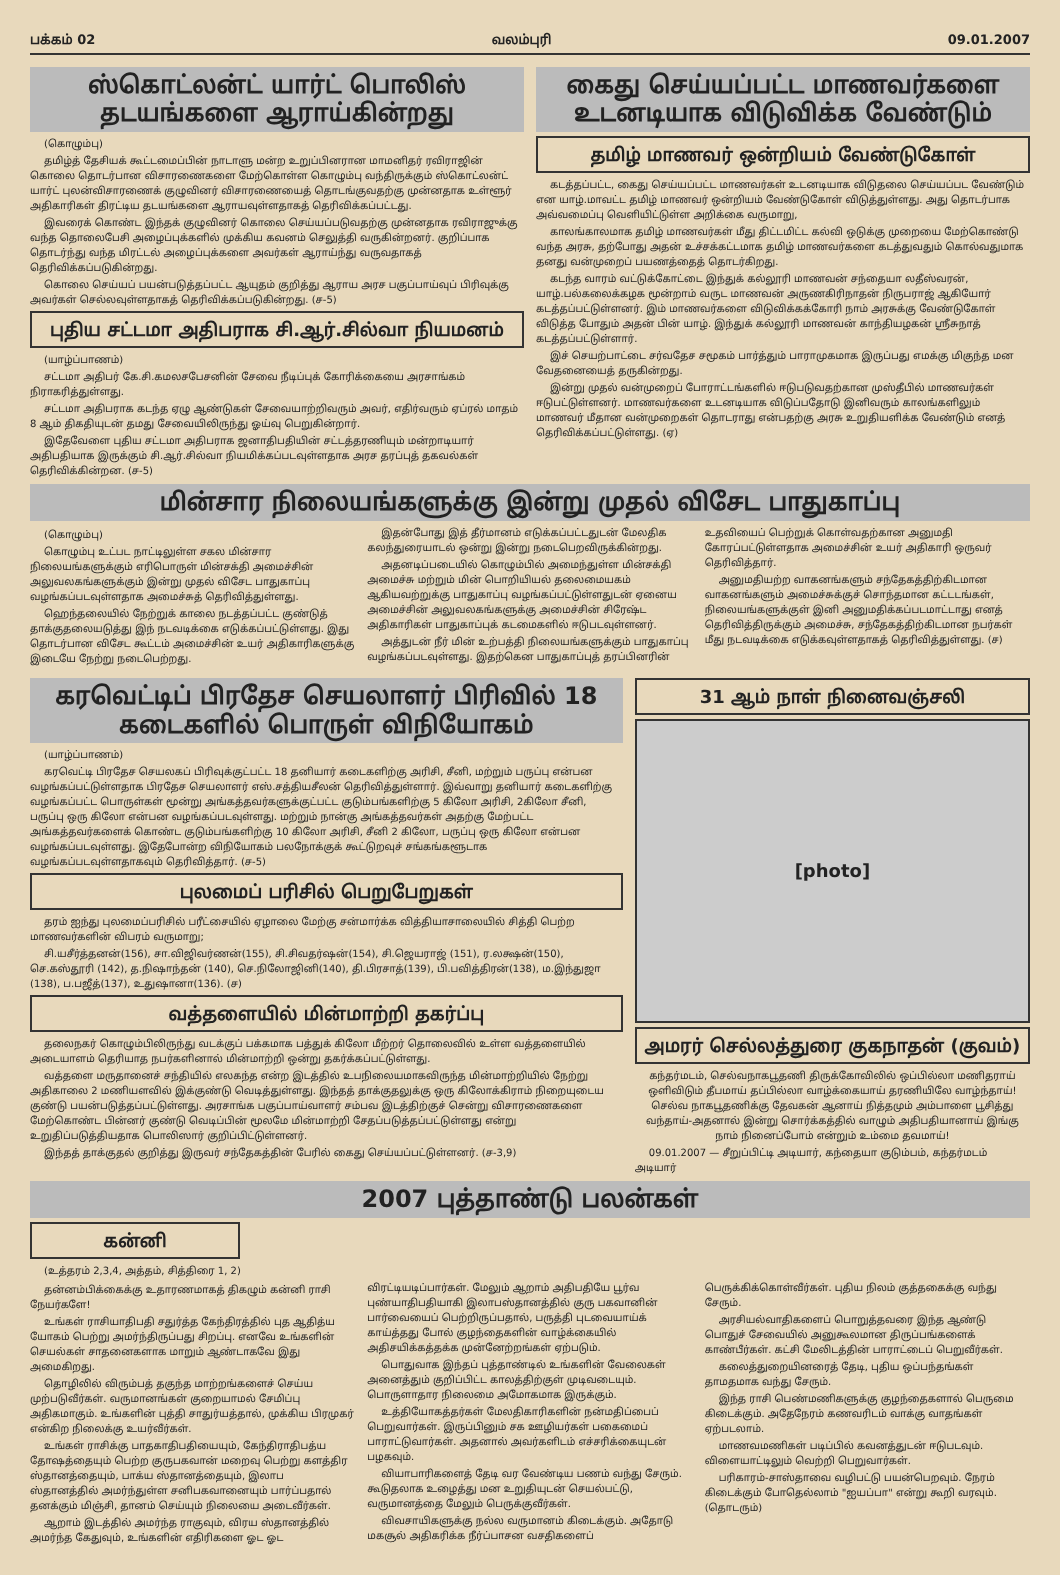பக்கம் 02 வலம்புரி 09.01.2007
ஸ்கொட்லன்ட் யார்ட் பொலிஸ் தடயங்களை ஆராய்கின்றது
(கொழும்பு)
தமிழ்த் தேசியக் கூட்டமைப்பின் நாடாளு மன்ற உறுப்பினரான மாமனிதர் ரவிராஜின் கொலை தொடர்பான விசாரணைகளை மேற்கொள்ள கொழும்பு வந்திருக்கும் ஸ்கொட்லன்ட் யார்ட் புலன்விசாரணைக் குழுவினர் விசாரணையைத் தொடங்குவதற்கு முன்னதாக உள்ளூர் அதிகாரிகள் திரட்டிய தடயங்களை ஆராயவுள்ளதாகத் தெரிவிக்கப்பட்டது.
இவரைக் கொண்ட இந்தக் குழுவினர் கொலை செய்யப்படுவதற்கு முன்னதாக ரவிராஜுக்கு வந்த தொலைபேசி அழைப்புக்களில் முக்கிய கவனம் செலுத்தி வருகின்றனர். குறிப்பாக தொடர்ந்து வந்த மிரட்டல் அழைப்புக்களை அவர்கள் ஆராய்ந்து வருவதாகத் தெரிவிக்கப்படுகின்றது.
கொலை செய்யப் பயன்படுத்தப்பட்ட ஆயுதம் குறித்து ஆராய அரச பகுப்பாய்வுப் பிரிவுக்கு அவர்கள் செல்லவுள்ளதாகத் தெரிவிக்கப்படுகின்றது. (ச-5)
புதிய சட்டமா அதிபராக சி.ஆர்.சில்வா நியமனம்
(யாழ்ப்பாணம்)
சட்டமா அதிபர் கே.சி.கமலசபேசனின் சேவை நீடிப்புக் கோரிக்கையை அரசாங்கம் நிராகரித்துள்ளது.
சட்டமா அதிபராக கடந்த ஏழு ஆண்டுகள் சேவையாற்றிவரும் அவர், எதிர்வரும் ஏப்ரல் மாதம் 8 ஆம் திகதியுடன் தமது சேவையிலிருந்து ஓய்வு பெறுகின்றார்.
இதேவேளை புதிய சட்டமா அதிபராக ஜனாதிபதியின் சட்டத்தரணியும் மன்றாடியார் அதிபதியாக இருக்கும் சி.ஆர்.சில்வா நியமிக்கப்படவுள்ளதாக அரச தரப்புத் தகவல்கள் தெரிவிக்கின்றன. (ச-5)
கைது செய்யப்பட்ட மாணவர்களை உடனடியாக விடுவிக்க வேண்டும்
தமிழ் மாணவர் ஒன்றியம் வேண்டுகோள்
கடத்தப்பட்ட, கைது செய்யப்பட்ட மாணவர்கள் உடனடியாக விடுதலை செய்யப்பட வேண்டும் என யாழ்.மாவட்ட தமிழ் மாணவர் ஒன்றியம் வேண்டுகோள் விடுத்துள்ளது. அது தொடர்பாக அவ்வமைப்பு வெளியிட்டுள்ள அறிக்கை வருமாறு,
காலங்காலமாக தமிழ் மாணவர்கள் மீது திட்டமிட்ட கல்வி ஒடுக்கு முறையை மேற்கொண்டு வந்த அரசு, தற்போது அதன் உச்சக்கட்டமாக தமிழ் மாணவர்களை கடத்துவதும் கொல்வதுமாக தனது வன்முறைப் பயணத்தைத் தொடர்கிறது.
கடந்த வாரம் வட்டுக்கோட்டை இந்துக் கல்லூரி மாணவன் சந்தையா லதீஸ்வரன், யாழ்.பல்கலைக்கழக மூன்றாம் வருட மாணவன் அருணகிரிநாதன் நிருபராஜ் ஆகியோர் கடத்தப்பட்டுள்ளனர். இம் மாணவர்களை விடுவிக்கக்கோரி நாம் அரசுக்கு வேண்டுகோள் விடுத்த போதும் அதன் பின் யாழ். இந்துக் கல்லூரி மாணவன் காந்தியழகன் ஸ்ரீசுநாத் கடத்தப்பட்டுள்ளார்.
இச் செயற்பாட்டை சர்வதேச சமூகம் பார்த்தும் பாராமுகமாக இருப்பது எமக்கு மிகுந்த மன வேதனையைத் தருகின்றது.
இன்று முதல் வன்முறைப் போராட்டங்களில் ஈடுபடுவதற்கான முஸ்தீபில் மாணவர்கள் ஈடுபட்டுள்ளனர். மாணவர்களை உடனடியாக விடுப்பதோடு இனிவரும் காலங்களிலும் மாணவர் மீதான வன்முறைகள் தொடராது என்பதற்கு அரசு உறுதியளிக்க வேண்டும் எனத் தெரிவிக்கப்பட்டுள்ளது. (ஏ)
மின்சார நிலையங்களுக்கு இன்று முதல் விசேட பாதுகாப்பு
(கொழும்பு)
கொழும்பு உட்பட நாட்டிலுள்ள சகல மின்சார நிலையங்களுக்கும் எரிபொருள் மின்சக்தி அமைச்சின் அலுவலகங்களுக்கும் இன்று முதல் விசேட பாதுகாப்பு வழங்கப்படவுள்ளதாக அமைச்சுத் தெரிவித்துள்ளது.
ஹெந்தலையில் நேற்றுக் காலை நடத்தப்பட்ட குண்டுத் தாக்குதலையடுத்து இந் நடவடிக்கை எடுக்கப்பட்டுள்ளது. இது தொடர்பான விசேட கூட்டம் அமைச்சின் உயர் அதிகாரிகளுக்கு இடையே நேற்று நடைபெற்றது.
இதன்போது இத் தீர்மானம் எடுக்கப்பட்டதுடன் மேலதிக கலந்துரையாடல் ஒன்று இன்று நடைபெறவிருக்கின்றது.
அதனடிப்படையில் கொழும்பில் அமைந்துள்ள மின்சக்தி அமைச்சு மற்றும் மின் பொறியியல் தலைமையகம் ஆகியவற்றுக்கு பாதுகாப்பு வழங்கப்பட்டுள்ளதுடன் ஏனைய அமைச்சின் அலுவலகங்களுக்கு அமைச்சின் சிரேஷ்ட அதிகாரிகள் பாதுகாப்புக் கடமைகளில் ஈடுபடவுள்ளனர்.
அத்துடன் நீர் மின் உற்பத்தி நிலையங்களுக்கும் பாதுகாப்பு வழங்கப்படவுள்ளது. இதற்கென பாதுகாப்புத் தரப்பினரின் உதவியைப் பெற்றுக் கொள்வதற்கான அனுமதி கோரப்பட்டுள்ளதாக அமைச்சின் உயர் அதிகாரி ஒருவர் தெரிவித்தார்.
அனுமதியற்ற வாகனங்களும் சந்தேகத்திற்கிடமான வாகனங்களும் அமைச்சுக்குச் சொந்தமான கட்டடங்கள், நிலையங்களுக்குள் இனி அனுமதிக்கப்படமாட்டாது எனத் தெரிவித்திருக்கும் அமைச்சு, சந்தேகத்திற்கிடமான நபர்கள் மீது நடவடிக்கை எடுக்கவுள்ளதாகத் தெரிவித்துள்ளது. (ச)
கரவெட்டிப் பிரதேச செயலாளர் பிரிவில் 18 கடைகளில் பொருள் விநியோகம்
(யாழ்ப்பாணம்)
கரவெட்டி பிரதேச செயலகப் பிரிவுக்குட்பட்ட 18 தனியார் கடைகளிற்கு அரிசி, சீனி, மற்றும் பருப்பு என்பன வழங்கப்பட்டுள்ளதாக பிரதேச செயலாளர் எஸ்.சத்தியசீலன் தெரிவித்துள்ளார். இவ்வாறு தனியார் கடைகளிற்கு வழங்கப்பட்ட பொருள்கள் மூன்று அங்கத்தவர்களுக்குட்பட்ட குடும்பங்களிற்கு 5 கிலோ அரிசி, 2கிலோ சீனி, பருப்பு ஒரு கிலோ என்பன வழங்கப்படவுள்ளது. மற்றும் நான்கு அங்கத்தவர்கள் அதற்கு மேற்பட்ட அங்கத்தவர்களைக் கொண்ட குடும்பங்களிற்கு 10 கிலோ அரிசி, சீனி 2 கிலோ, பருப்பு ஒரு கிலோ என்பன வழங்கப்படவுள்ளது. இதேபோன்ற விநியோகம் பலநோக்குக் கூட்டுறவுச் சங்கங்களூடாக வழங்கப்படவுள்ளதாகவும் தெரிவித்தார். (ச-5)
புலமைப் பரிசில் பெறுபேறுகள்
தரம் ஐந்து புலமைப்பரிசில் பரீட்சையில் ஏழாலை மேற்கு சன்மார்க்க வித்தியாசாலையில் சித்தி பெற்ற மாணவர்களின் விபரம் வருமாறு;
சி.யசீர்த்தனன்(156), சா.விஜிவர்ணன்(155), சி.சிவதர்ஷன்(154), சி.ஜெயராஜ் (151), ர.லக்ஷன்(150), செ.கஸ்தூரி (142), த.நிஷாந்தன் (140), செ.நிலோஜினி(140), தி.பிரசாத்(139), பி.பவித்திரன்(138), ம.இந்துஜா (138), ப.பஜீத்(137), உதுஷானா(136). (ச)
வத்தளையில் மின்மாற்றி தகர்ப்பு
தலைநகர் கொழும்பிலிருந்து வடக்குப் பக்கமாக பத்துக் கிலோ மீற்றர் தொலைவில் உள்ள வத்தளையில் அடையாளம் தெரியாத நபர்களினால் மின்மாற்றி ஒன்று தகர்க்கப்பட்டுள்ளது.
வத்தளை மருதானைச் சந்தியில் எலகந்த என்ற இடத்தில் உபநிலையமாகவிருந்த மின்மாற்றியில் நேற்று அதிகாலை 2 மணியளவில் இக்குண்டு வெடித்துள்ளது. இந்தத் தாக்குதலுக்கு ஒரு கிலோக்கிராம் நிறையுடைய குண்டு பயன்படுத்தப்பட்டுள்ளது. அரசாங்க பகுப்பாய்வாளர் சம்பவ இடத்திற்குச் சென்று விசாரணைகளை மேற்கொண்ட பின்னர் குண்டு வெடிப்பின் மூலமே மின்மாற்றி சேதப்படுத்தப்பட்டுள்ளது என்று உறுதிப்படுத்தியதாக பொலிஸார் குறிப்பிட்டுள்ளனர்.
இந்தத் தாக்குதல் குறித்து இருவர் சந்தேகத்தின் பேரில் கைது செய்யப்பட்டுள்ளனர். (ச-3,9)
31 ஆம் நாள் நினைவஞ்சலி
[photo]
அமரர் செல்லத்துரை குகநாதன் (குவம்)
கந்தர்மடம், செல்வநாகபூதணி திருக்கோவிலில் ஒப்பில்லா மணிதராய் ஒளிவிடும் தீபமாய் தப்பில்லா வாழ்க்கையாய் தரணியிலே வாழ்ந்தாய்! செல்வ நாகபூதணிக்கு தேவகன் ஆனாய் நித்தமும் அம்பாளை பூசித்து வந்தாய்-அதனால் இன்று சொர்க்கத்தில் வாழும் அதிபதியானாய் இங்கு நாம் நினைப்போம் என்றும் உம்மை தவமாய்!
09.01.2007 — சீறுப்பிட்டி அடியார், கந்தையா குடும்பம், கந்தர்மடம் அடியார்
2007 புத்தாண்டு பலன்கள்
கன்னி
(உத்தரம் 2,3,4, அத்தம், சித்திரை 1, 2)
தன்னம்பிக்கைக்கு உதாரணமாகத் திகழும் கன்னி ராசி நேயர்களே!
உங்கள் ராசியாதிபதி சதுர்த்த கேந்திரத்தில் புத ஆதித்ய யோகம் பெற்று அமர்ந்திருப்பது சிறப்பு. எனவே உங்களின் செயல்கள் சாதனைகளாக மாறும் ஆண்டாகவே இது அமைகிறது.
தொழிலில் விரும்பத் தகுந்த மாற்றங்களைச் செய்ய முற்படுவீர்கள். வருமானங்கள் குறையாமல் சேமிப்பு அதிகமாகும். உங்களின் புத்தி சாதுர்யத்தால், முக்கிய பிரமுகர் என்கிற நிலைக்கு உயர்வீர்கள்.
உங்கள் ராசிக்கு பாதகாதிபதியையும், கேந்திராதிபத்ய தோஷத்தையும் பெற்ற குருபகவான் மறைவு பெற்று களத்திர ஸ்தானத்தையும், பாக்ய ஸ்தானத்தையும், இலாப ஸ்தானத்தில் அமர்ந்துள்ள சனிபகவானையும் பார்ப்பதால் தனக்கும் மிஞ்சி, தானம் செய்யும் நிலையை அடைவீர்கள்.
ஆறாம் இடத்தில் அமர்ந்த ராகுவும், விரய ஸ்தானத்தில் அமர்ந்த கேதுவும், உங்களின் எதிரிகளை ஓட ஓட விரட்டியடிப்பார்கள். மேலும் ஆறாம் அதிபதியே பூர்வ புண்யாதிபதியாகி இலாபஸ்தானத்தில் குரு பகவானின் பார்வையைப் பெற்றிருப்பதால், பருத்தி புடவையாய்க் காய்த்தது போல் குழந்தைகளின் வாழ்க்கையில் அதிசயிக்கத்தக்க முன்னேற்றங்கள் ஏற்படும்.
பொதுவாக இந்தப் புத்தாண்டில் உங்களின் வேலைகள் அனைத்தும் குறிப்பிட்ட காலத்திற்குள் முடிவடையும். பொருளாதார நிலைமை அமோகமாக இருக்கும்.
உத்தியோகத்தர்கள் மேலதிகாரிகளின் நன்மதிப்பைப் பெறுவார்கள். இருப்பினும் சக ஊழியர்கள் பகைமைப் பாராட்டுவார்கள். அதனால் அவர்களிடம் எச்சரிக்கையுடன் பழகவும்.
வியாபாரிகளைத் தேடி வர வேண்டிய பணம் வந்து சேரும். கூடுதலாக உழைத்து மன உறுதியுடன் செயல்பட்டு, வருமானத்தை மேலும் பெருக்குவீர்கள்.
விவசாயிகளுக்கு நல்ல வருமானம் கிடைக்கும். அதோடு மகசூல் அதிகரிக்க நீர்ப்பாசன வசதிகளைப் பெருக்கிக்கொள்வீர்கள். புதிய நிலம் குத்தகைக்கு வந்து சேரும்.
அரசியல்வாதிகளைப் பொறுத்தவரை இந்த ஆண்டு பொதுச் சேவையில் அனுகூலமான திருப்பங்களைக் காண்பீர்கள். கட்சி மேலிடத்தின் பாராட்டைப் பெறுவீர்கள்.
கலைத்துறையினரைத் தேடி, புதிய ஒப்பந்தங்கள் தாமதமாக வந்து சேரும்.
இந்த ராசி பெண்மணிகளுக்கு குழந்தைகளால் பெருமை கிடைக்கும். அதேநேரம் கணவரிடம் வாக்கு வாதங்கள் ஏற்படலாம்.
மாணவமணிகள் படிப்பில் கவனத்துடன் ஈடுபடவும். விளையாட்டிலும் வெற்றி பெறுவார்கள்.
பரிகாரம்-சாஸ்தாவை வழிபட்டு பயன்பெறவும். நேரம் கிடைக்கும் போதெல்லாம் "ஐயப்பா" என்று கூறி வரவும். (தொடரும்)